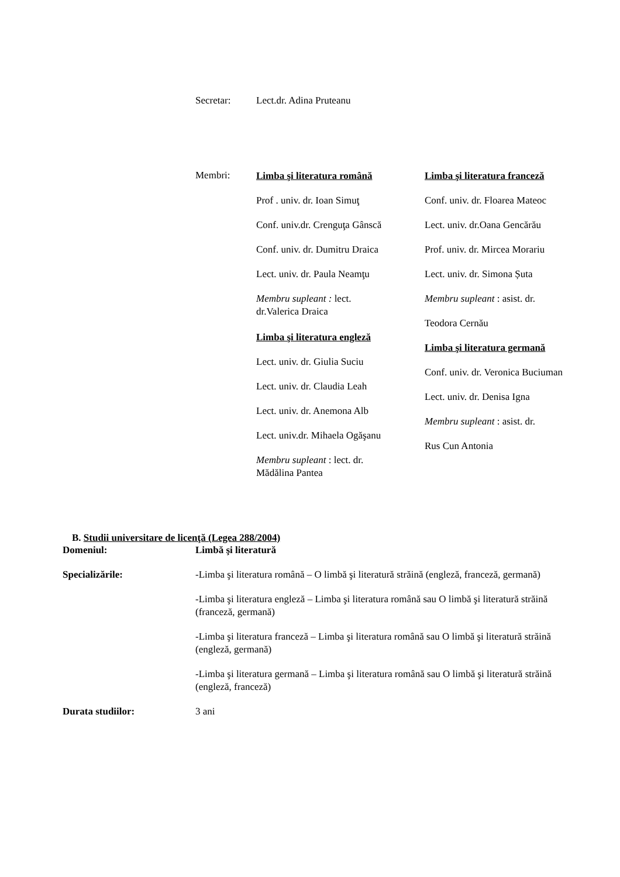Secretar: Lect.dr. Adina Pruteanu
Membri:
Limba şi literatura română
Prof . univ. dr. Ioan Simuţ
Conf. univ.dr. Crenguţa Gânscă
Conf. univ. dr. Dumitru Draica
Lect. univ. dr. Paula Neamţu
Membru supleant : lect.
dr.Valerica Draica
Limba şi literatura engleză
Lect. univ. dr. Giulia Suciu
Lect. univ. dr. Claudia Leah
Lect. univ. dr. Anemona Alb
Lect. univ.dr. Mihaela Ogăşanu
Membru supleant : lect. dr.
Mădălina Pantea
Limba şi literatura franceză
Conf. univ. dr. Floarea Mateoc
Lect. univ. dr.Oana Gencărău
Prof. univ. dr. Mircea Morariu
Lect. univ. dr. Simona Șuta
Membru supleant : asist. dr.
Teodora Cernău
Limba şi literatura germană
Conf. univ. dr. Veronica Buciuman
Lect. univ. dr. Denisa Igna
Membru supleant : asist. dr.
Rus Cun Antonia
B. Studii universitare de licenţă (Legea 288/2004)
| Domeniul: | Limbă şi literatură |
| Specializările: | -Limba şi literatura română – O limbă şi literatură străină (engleză, franceză, germană) |
| | -Limba şi literatura engleză – Limba şi literatura română sau O limbă şi literatură străină (franceză, germană) |
| | -Limba şi literatura franceză – Limba şi literatura română sau O limbă şi literatură străină (engleză, germană) |
| | -Limba şi literatura germană – Limba şi literatura română sau O limbă şi literatură străină (engleză, franceză) |
| Durata studiilor: | 3 ani |